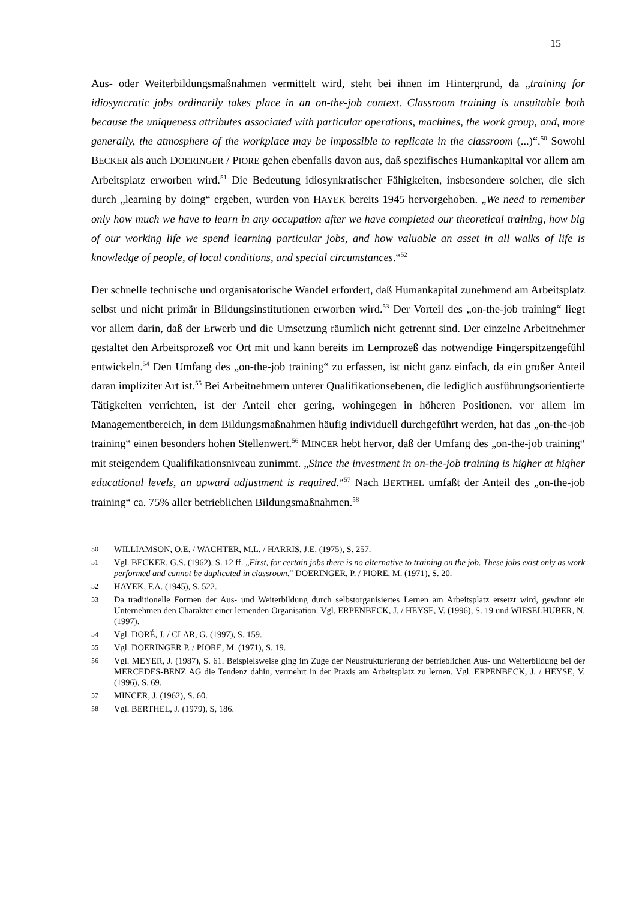15
Aus- oder Weiterbildungsmaßnahmen vermittelt wird, steht bei ihnen im Hintergrund, da „training for idiosyncratic jobs ordinarily takes place in an on-the-job context. Classroom training is unsuitable both because the uniqueness attributes associated with particular operations, machines, the work group, and, more generally, the atmosphere of the workplace may be impossible to replicate in the classroom (...)“.<sup>50</sup> Sowohl BECKER als auch DOERINGER / PIORE gehen ebenfalls davon aus, daß spezifisches Humankapital vor allem am Arbeitsplatz erworben wird.<sup>51</sup> Die Bedeutung idiosynkratischer Fähigkeiten, insbesondere solcher, die sich durch „learning by doing“ ergeben, wurden von HAYEK bereits 1945 hervorgehoben. „We need to remember only how much we have to learn in any occupation after we have completed our theoretical training, how big of our working life we spend learning particular jobs, and how valuable an asset in all walks of life is knowledge of people, of local conditions, and special circumstances.“<sup>52</sup>
Der schnelle technische und organisatorische Wandel erfordert, daß Humankapital zunehmend am Arbeitsplatz selbst und nicht primär in Bildungsinstitutionen erworben wird.<sup>53</sup> Der Vorteil des „on-the-job training“ liegt vor allem darin, daß der Erwerb und die Umsetzung räumlich nicht getrennt sind. Der einzelne Arbeitnehmer gestaltet den Arbeitsprozeß vor Ort mit und kann bereits im Lernprozeß das notwendige Fingerspitzengefühl entwickeln.<sup>54</sup> Den Umfang des „on-the-job training“ zu erfassen, ist nicht ganz einfach, da ein großer Anteil daran impliziter Art ist.<sup>55</sup> Bei Arbeitnehmern unterer Qualifikationsebenen, die lediglich ausführungsorientierte Tätigkeiten verrichten, ist der Anteil eher gering, wohingegen in höheren Positionen, vor allem im Managementbereich, in dem Bildungsmaßnahmen häufig individuell durchgeführt werden, hat das „on-the-job training“ einen besonders hohen Stellenwert.<sup>56</sup> MINCER hebt hervor, daß der Umfang des „on-the-job training“ mit steigendem Qualifikationsniveau zunimmt. „Since the investment in on-the-job training is higher at higher educational levels, an upward adjustment is required.“<sup>57</sup> Nach BERTHEL umfaßt der Anteil des „on-the-job training“ ca. 75% aller betrieblichen Bildungsmaßnahmen.<sup>58</sup>
50 WILLIAMSON, O.E. / WACHTER, M.L. / HARRIS, J.E. (1975), S. 257.
51 Vgl. BECKER, G.S. (1962), S. 12 ff. „First, for certain jobs there is no alternative to training on the job. These jobs exist only as work performed and cannot be duplicated in classroom.“ DOERINGER, P. / PIORE, M. (1971), S. 20.
52 HAYEK, F.A. (1945), S. 522.
53 Da traditionelle Formen der Aus- und Weiterbildung durch selbstorganisiertes Lernen am Arbeitsplatz ersetzt wird, gewinnt ein Unternehmen den Charakter einer lernenden Organisation. Vgl. ERPENBECK, J. / HEYSE, V. (1996), S. 19 und WIESELHUBER, N. (1997).
54 Vgl. DORÉ, J. / CLAR, G. (1997), S. 159.
55 Vgl. DOERINGER P. / PIORE, M. (1971), S. 19.
56 Vgl. MEYER, J. (1987), S. 61. Beispielsweise ging im Zuge der Neustrukturierung der betrieblichen Aus- und Weiterbildung bei der MERCEDES-BENZ AG die Tendenz dahin, vermehrt in der Praxis am Arbeitsplatz zu lernen. Vgl. ERPENBECK, J. / HEYSE, V. (1996), S. 69.
57 MINCER, J. (1962), S. 60.
58 Vgl. BERTHEL, J. (1979), S, 186.